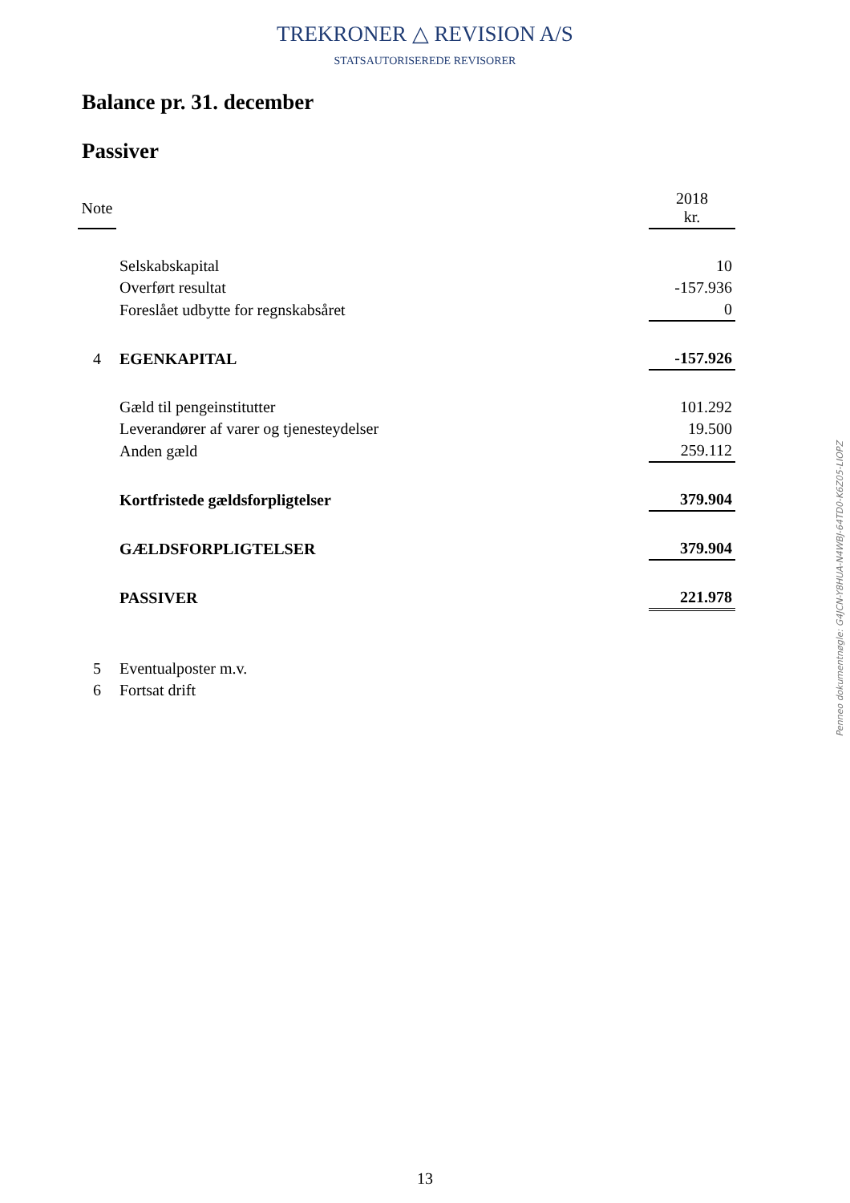TREKRONER △ REVISION A/S
STATSAUTORISEREDE REVISORER
Balance pr. 31. december
Passiver
| Note | | 2018 kr. |
| | Selskabskapital | 10 |
| | Overført resultat | -157.936 |
| | Foreslået udbytte for regnskabsåret | 0 |
| 4 | EGENKAPITAL | -157.926 |
| | Gæld til pengeinstitutter | 101.292 |
| | Leverandører af varer og tjenesteydelser | 19.500 |
| | Anden gæld | 259.112 |
| | Kortfristede gældsforpligtelser | 379.904 |
| | GÆLDSFORPLIGTELSER | 379.904 |
| | PASSIVER | 221.978 |
| 5 | Eventualposter m.v. | |
| 6 | Fortsat drift | |
Penneo dokumentnøgle: G4JCN-Y8HUA-N4WBJ-64TD0-K6Z05-LIOPZ
13